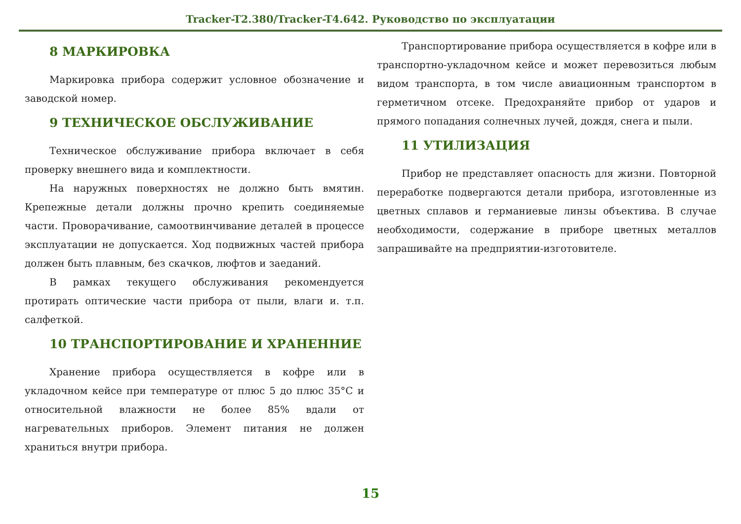Tracker-T2.380/Tracker-T4.642. Руководство по эксплуатации
8 МАРКИРОВКА
Маркировка прибора содержит условное обозначение и заводской номер.
9 ТЕХНИЧЕСКОЕ ОБСЛУЖИВАНИЕ
Техническое обслуживание прибора включает в себя проверку внешнего вида и комплектности.
На наружных поверхностях не должно быть вмятин. Крепежные детали должны прочно крепить соединяемые части. Проворачивание, самоотвинчивание деталей в процессе эксплуатации не допускается. Ход подвижных частей прибора должен быть плавным, без скачков, люфтов и заеданий.
В рамках текущего обслуживания рекомендуется протирать оптические части прибора от пыли, влаги и. т.п. салфеткой.
10 ТРАНСПОРТИРОВАНИЕ И ХРАНЕННИЕ
Хранение прибора осуществляется в кофре или в укладочном кейсе при температуре от плюс 5 до плюс 35°С и относительной влажности не более 85% вдали от нагревательных приборов. Элемент питания не должен храниться внутри прибора.
Транспортирование прибора осуществляется в кофре или в транспортно-укладочном кейсе и может перевозиться любым видом транспорта, в том числе авиационным транспортом в герметичном отсеке. Предохраняйте прибор от ударов и прямого попадания солнечных лучей, дождя, снега и пыли.
11 УТИЛИЗАЦИЯ
Прибор не представляет опасность для жизни. Повторной переработке подвергаются детали прибора, изготовленные из цветных сплавов и германиевые линзы объектива. В случае необходимости, содержание в приборе цветных металлов запрашивайте на предприятии-изготовителе.
15